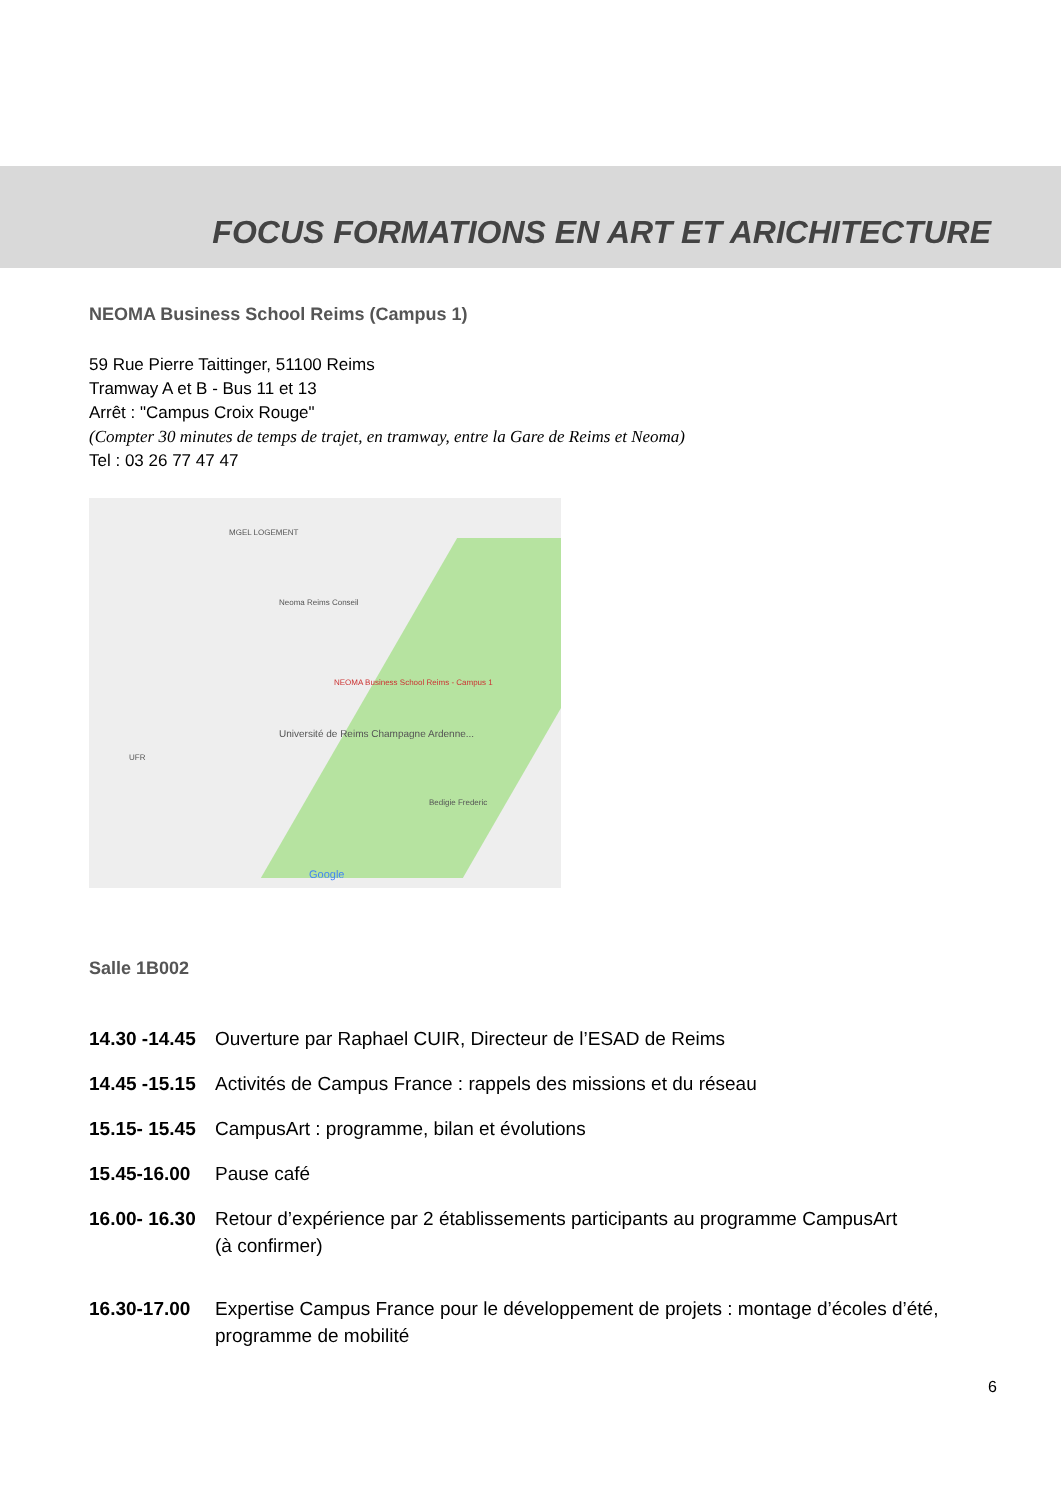FOCUS FORMATIONS EN ART ET ARICHITECTURE
NEOMA Business School Reims (Campus 1)
59 Rue Pierre Taittinger, 51100 Reims
Tramway A et B - Bus 11 et 13
Arrêt : "Campus Croix Rouge"
(Compter 30 minutes de temps de trajet, en tramway, entre la Gare de Reims et Neoma)
Tel : 03 26 77 47 47
MGEL LOGEMENT
Neoma Reims Conseil
NEOMA Business School Reims - Campus 1
Université de Reims Champagne Ardenne...
UFR
Bedigie Frederic
Google
Salle 1B002
14.30 -14.45 Ouverture par Raphael CUIR, Directeur de l’ESAD de Reims
14.45 -15.15 Activités de Campus France : rappels des missions et du réseau
15.15- 15.45 CampusArt : programme, bilan et évolutions
15.45-16.00 Pause café
16.00- 16.30 Retour d’expérience par 2 établissements participants au programme CampusArt
(à confirmer)
16.30-17.00 Expertise Campus France pour le développement de projets : montage d’écoles d’été, programme de mobilité
6